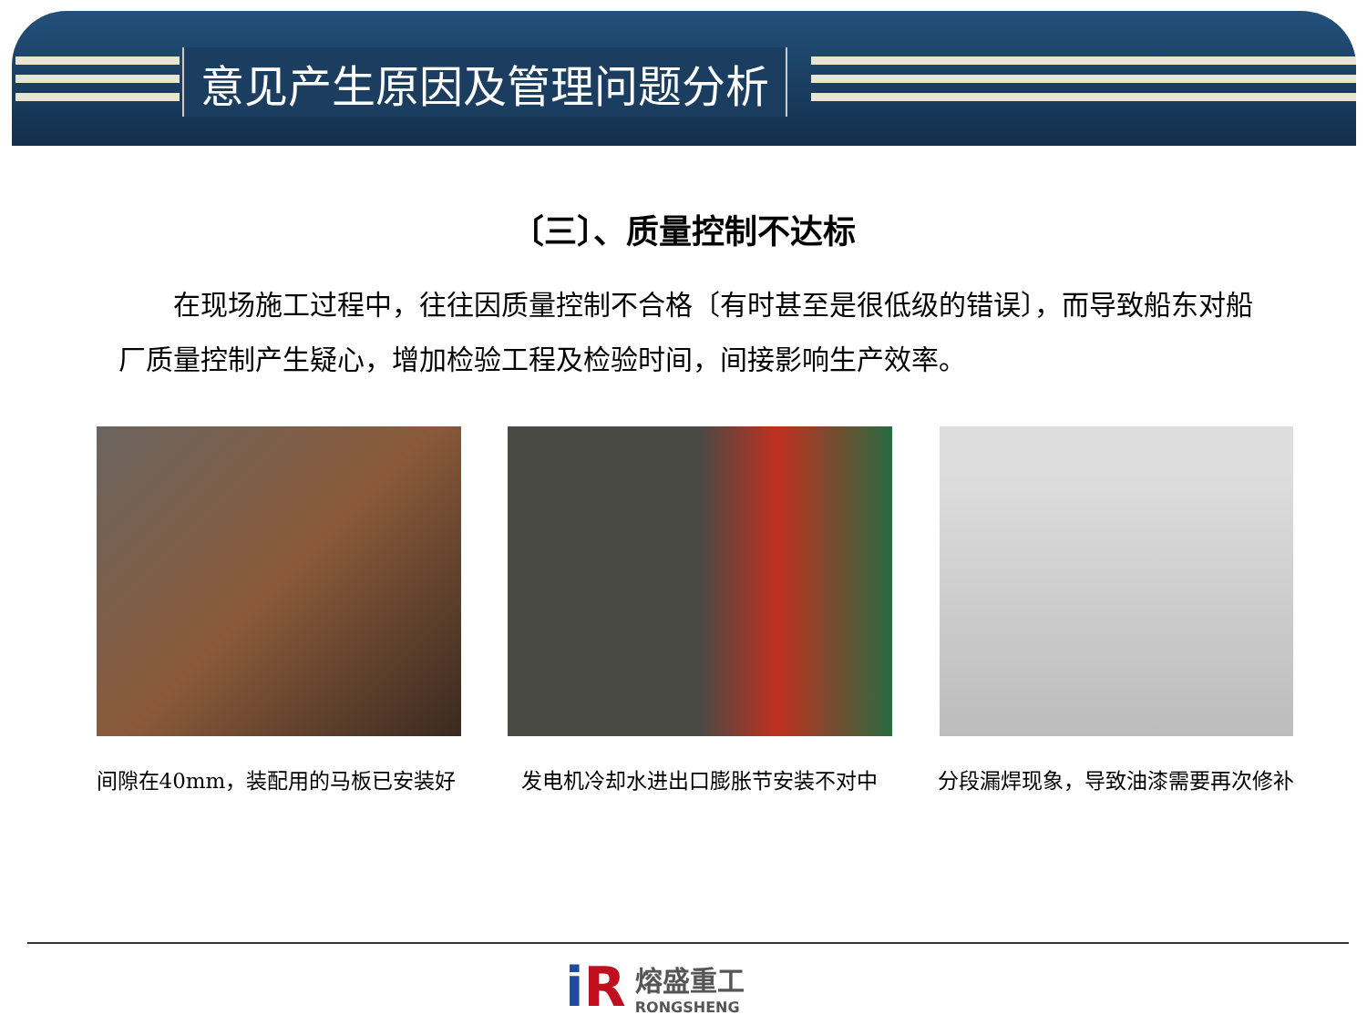意见产生原因及管理问题分析
〔三〕、质量控制不达标
在现场施工过程中，往往因质量控制不合格〔有时甚至是很低级的错误〕，而导致船东对船厂质量控制产生疑心，增加检验工程及检验时间，间接影响生产效率。
间隙在40mm，装配用的马板已安装好 发电机冷却水进出口膨胀节安装不对中 分段漏焊现象，导致油漆需要再次修补
iR
熔盛重工
RONGSHENG